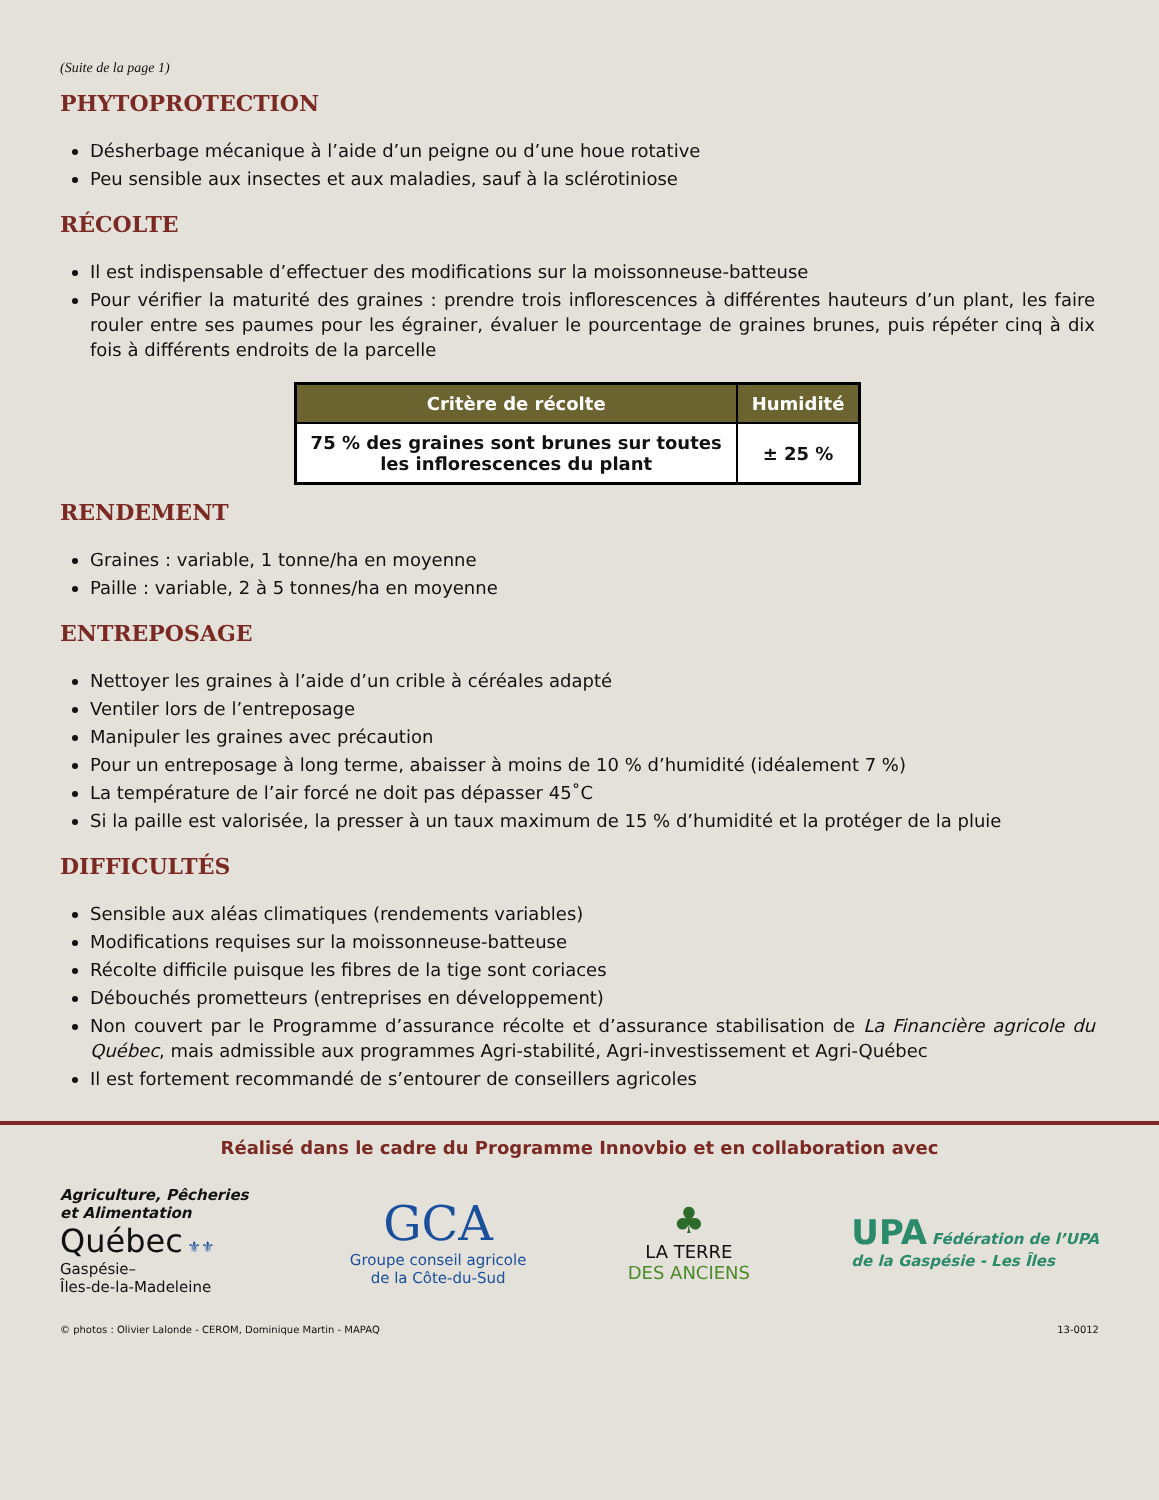(Suite de la page 1)
PHYTOPROTECTION
Désherbage mécanique à l’aide d’un peigne ou d’une houe rotative
Peu sensible aux insectes et aux maladies, sauf à la sclérotiniose
RÉCOLTE
Il est indispensable d’effectuer des modifications sur la moissonneuse-batteuse
Pour vérifier la maturité des graines : prendre trois inflorescences à différentes hauteurs d’un plant, les faire rouler entre ses paumes pour les égrainer, évaluer le pourcentage de graines brunes, puis répéter cinq à dix fois à différents endroits de la parcelle
| Critère de récolte | Humidité |
| --- | --- |
| 75 % des graines sont brunes sur toutes les inflorescences du plant | ± 25 % |
RENDEMENT
Graines : variable, 1 tonne/ha en moyenne
Paille : variable, 2 à 5 tonnes/ha en moyenne
ENTREPOSAGE
Nettoyer les graines à l’aide d’un crible à céréales adapté
Ventiler lors de l’entreposage
Manipuler les graines avec précaution
Pour un entreposage à long terme, abaisser à moins de 10 % d’humidité (idéalement 7 %)
La température de l’air forcé ne doit pas dépasser 45˚C
Si la paille est valorisée, la presser à un taux maximum de 15 % d’humidité et la protéger de la pluie
DIFFICULTÉS
Sensible aux aléas climatiques (rendements variables)
Modifications requises sur la moissonneuse-batteuse
Récolte difficile puisque les fibres de la tige sont coriaces
Débouchés prometteurs (entreprises en développement)
Non couvert par le Programme d’assurance récolte et d’assurance stabilisation de La Financière agricole du Québec, mais admissible aux programmes Agri-stabilité, Agri-investissement et Agri-Québec
Il est fortement recommandé de s’entourer de conseillers agricoles
Réalisé dans le cadre du Programme Innovbio et en collaboration avec
Agriculture, Pêcheries
et Alimentation
Québec ⚜⚜
Gaspésie–
Îles-de-la-Madeleine
GCA
Groupe conseil agricole
de la Côte-du-Sud
♣
LA TERRE
DES ANCIENS
UPA Fédération de l’UPA
de la Gaspésie - Les Îles
© photos : Olivier Lalonde - CEROM, Dominique Martin - MAPAQ 13-0012